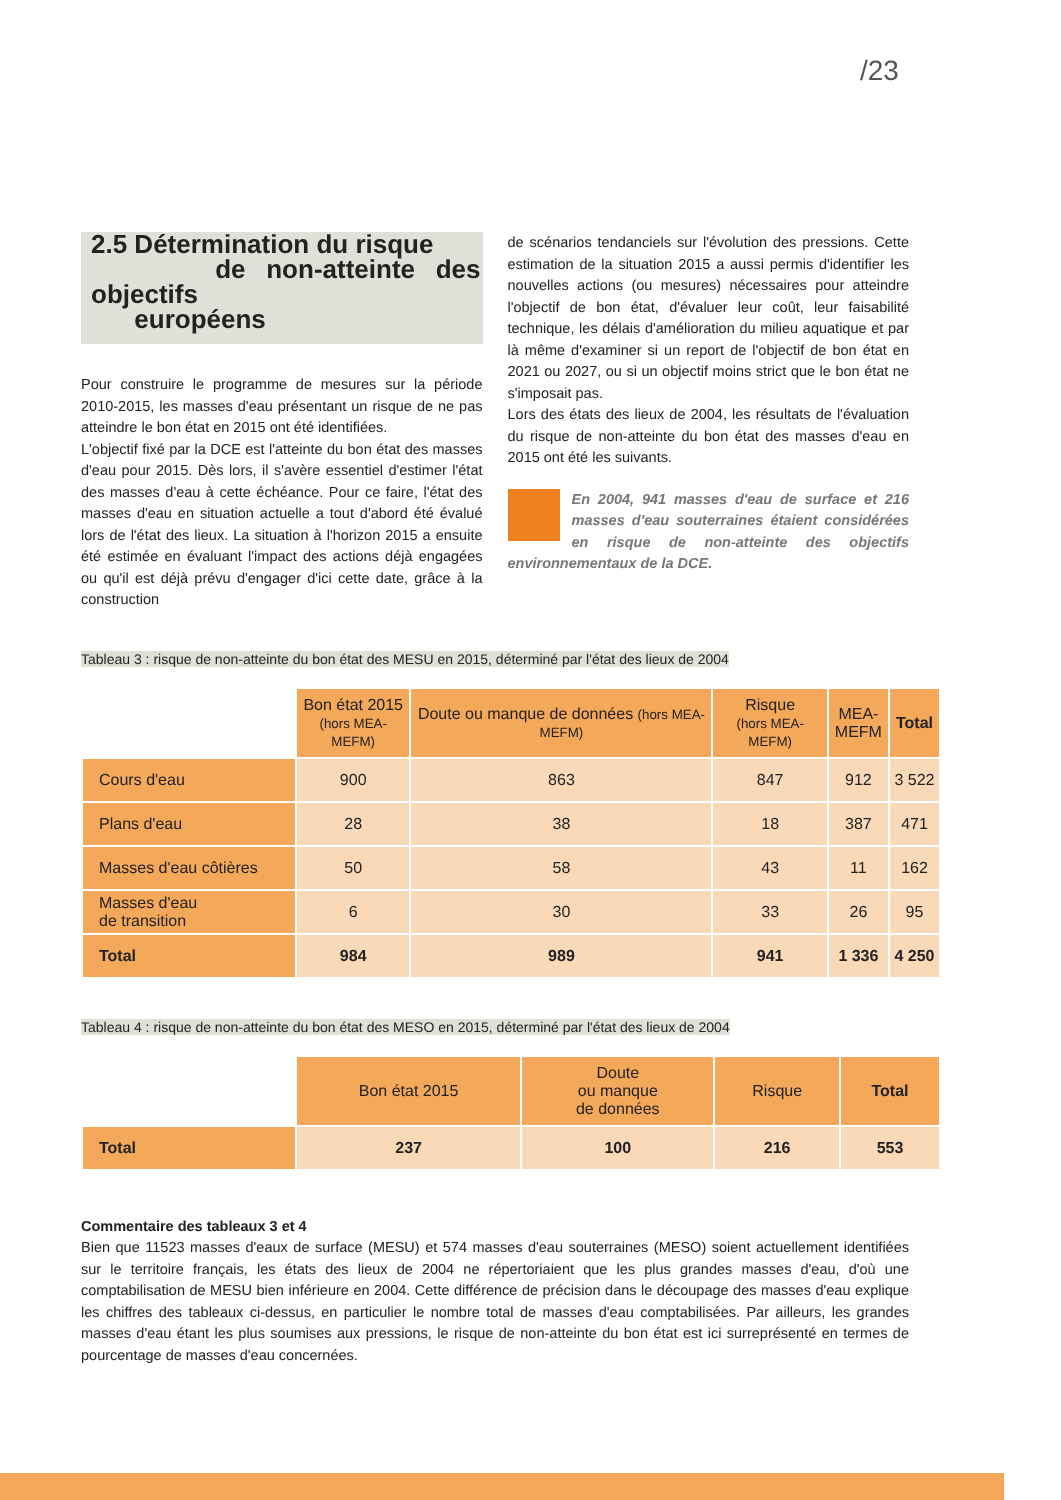/23
2.5 Détermination du risque
de non-atteinte des objectifs
européens
Pour construire le programme de mesures sur la période 2010-2015, les masses d'eau présentant un risque de ne pas atteindre le bon état en 2015 ont été identifiées.
L'objectif fixé par la DCE est l'atteinte du bon état des masses d'eau pour 2015. Dès lors, il s'avère essentiel d'estimer l'état des masses d'eau à cette échéance. Pour ce faire, l'état des masses d'eau en situation actuelle a tout d'abord été évalué lors de l'état des lieux. La situation à l'horizon 2015 a ensuite été estimée en évaluant l'impact des actions déjà engagées ou qu'il est déjà prévu d'engager d'ici cette date, grâce à la construction
de scénarios tendanciels sur l'évolution des pressions. Cette estimation de la situation 2015 a aussi permis d'identifier les nouvelles actions (ou mesures) nécessaires pour atteindre l'objectif de bon état, d'évaluer leur coût, leur faisabilité technique, les délais d'amélioration du milieu aquatique et par là même d'examiner si un report de l'objectif de bon état en 2021 ou 2027, ou si un objectif moins strict que le bon état ne s'imposait pas.
Lors des états des lieux de 2004, les résultats de l'évaluation du risque de non-atteinte du bon état des masses d'eau en 2015 ont été les suivants.
En 2004, 941 masses d'eau de surface et 216 masses d'eau souterraines étaient considérées en risque de non-atteinte des objectifs environnementaux de la DCE.
Tableau 3 : risque de non-atteinte du bon état des MESU en 2015, déterminé par l'état des lieux de 2004
| | Bon état 2015 (hors MEA-MEFM) | Doute ou manque de données (hors MEA-MEFM) | Risque (hors MEA-MEFM) | MEA- MEFM | Total |
| Cours d'eau | 900 | 863 | 847 | 912 | 3 522 |
| Plans d'eau | 28 | 38 | 18 | 387 | 471 |
| Masses d'eau côtières | 50 | 58 | 43 | 11 | 162 |
| Masses d'eau de transition | 6 | 30 | 33 | 26 | 95 |
| Total | 984 | 989 | 941 | 1 336 | 4 250 |
Tableau 4 : risque de non-atteinte du bon état des MESO en 2015, déterminé par l'état des lieux de 2004
| | Bon état 2015 | Doute ou manque de données | Risque | Total |
| Total | 237 | 100 | 216 | 553 |
Commentaire des tableaux 3 et 4
Bien que 11523 masses d'eaux de surface (MESU) et 574 masses d'eau souterraines (MESO) soient actuellement identifiées sur le territoire français, les états des lieux de 2004 ne répertoriaient que les plus grandes masses d'eau, d'où une comptabilisation de MESU bien inférieure en 2004. Cette différence de précision dans le découpage des masses d'eau explique les chiffres des tableaux ci-dessus, en particulier le nombre total de masses d'eau comptabilisées. Par ailleurs, les grandes masses d'eau étant les plus soumises aux pressions, le risque de non-atteinte du bon état est ici surreprésenté en termes de pourcentage de masses d'eau concernées.